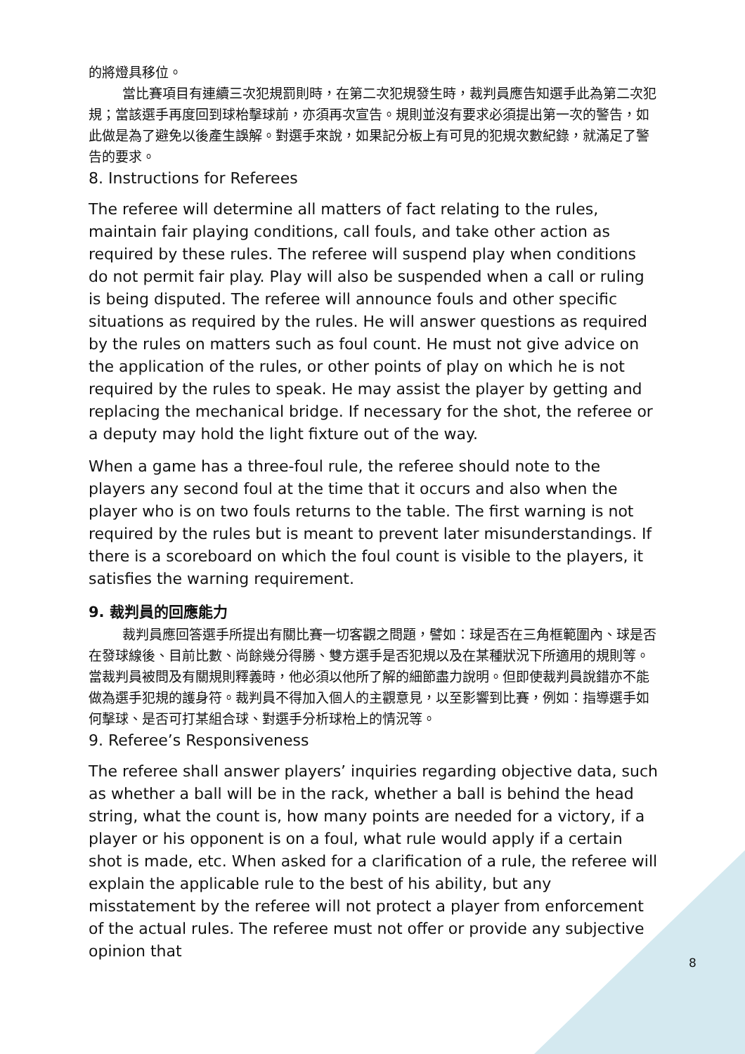的將燈具移位。
當比賽項目有連續三次犯規罰則時，在第二次犯規發生時，裁判員應告知選手此為第二次犯規；當該選手再度回到球枱擊球前，亦須再次宣告。規則並沒有要求必須提出第一次的警告，如此做是為了避免以後產生誤解。對選手來說，如果記分板上有可見的犯規次數紀錄，就滿足了警告的要求。
8. Instructions for Referees
The referee will determine all matters of fact relating to the rules, maintain fair playing conditions, call fouls, and take other action as required by these rules. The referee will suspend play when conditions do not permit fair play. Play will also be suspended when a call or ruling is being disputed. The referee will announce fouls and other specific situations as required by the rules. He will answer questions as required by the rules on matters such as foul count. He must not give advice on the application of the rules, or other points of play on which he is not required by the rules to speak. He may assist the player by getting and replacing the mechanical bridge. If necessary for the shot, the referee or a deputy may hold the light fixture out of the way.
When a game has a three-foul rule, the referee should note to the players any second foul at the time that it occurs and also when the player who is on two fouls returns to the table. The first warning is not required by the rules but is meant to prevent later misunderstandings. If there is a scoreboard on which the foul count is visible to the players, it satisfies the warning requirement.
9. 裁判員的回應能力
裁判員應回答選手所提出有關比賽一切客觀之問題，譬如：球是否在三角框範圍內、球是否在發球線後、目前比數、尚餘幾分得勝、雙方選手是否犯規以及在某種狀況下所適用的規則等。當裁判員被問及有關規則釋義時，他必須以他所了解的細節盡力說明。但即使裁判員說錯亦不能做為選手犯規的護身符。裁判員不得加入個人的主觀意見，以至影響到比賽，例如：指導選手如何擊球、是否可打某組合球、對選手分析球枱上的情況等。
9. Referee’s Responsiveness
The referee shall answer players’ inquiries regarding objective data, such as whether a ball will be in the rack, whether a ball is behind the head string, what the count is, how many points are needed for a victory, if a player or his opponent is on a foul, what rule would apply if a certain shot is made, etc. When asked for a clarification of a rule, the referee will explain the applicable rule to the best of his ability, but any misstatement by the referee will not protect a player from enforcement of the actual rules. The referee must not offer or provide any subjective opinion that
8